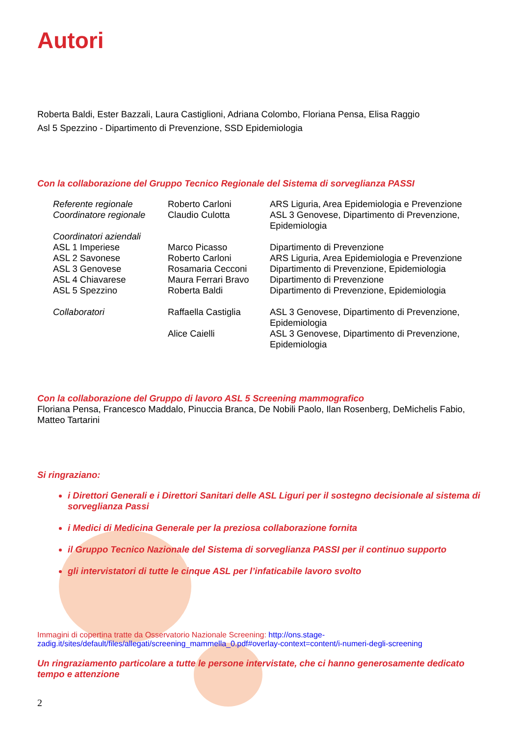Autori
Roberta Baldi, Ester Bazzali, Laura Castiglioni, Adriana Colombo, Floriana Pensa, Elisa Raggio
Asl 5 Spezzino - Dipartimento di Prevenzione, SSD Epidemiologia
Con la collaborazione del Gruppo Tecnico Regionale del Sistema di sorveglianza PASSI
| Referente regionale | Roberto Carloni | ARS Liguria, Area Epidemiologia e Prevenzione |
| Coordinatore regionale | Claudio Culotta | ASL 3 Genovese, Dipartimento di Prevenzione, Epidemiologia |
| Coordinatori aziendali | | |
| ASL 1 Imperiese | Marco Picasso | Dipartimento di Prevenzione |
| ASL 2 Savonese | Roberto Carloni | ARS Liguria, Area Epidemiologia e Prevenzione |
| ASL 3 Genovese | Rosamaria Cecconi | Dipartimento di Prevenzione, Epidemiologia |
| ASL 4 Chiavarese | Maura Ferrari Bravo | Dipartimento di Prevenzione |
| ASL 5 Spezzino | Roberta Baldi | Dipartimento di Prevenzione, Epidemiologia |
| Collaboratori | Raffaella Castiglia | ASL 3 Genovese, Dipartimento di Prevenzione, Epidemiologia |
| | Alice Caielli | ASL 3 Genovese, Dipartimento di Prevenzione, Epidemiologia |
Con la collaborazione del Gruppo di lavoro ASL 5 Screening mammografico
Floriana Pensa, Francesco Maddalo, Pinuccia Branca, De Nobili Paolo, Ilan Rosenberg, DeMichelis Fabio, Matteo Tartarini
Si ringraziano:
i Direttori Generali e i Direttori Sanitari delle ASL Liguri per il sostegno decisionale al sistema di sorveglianza Passi
i Medici di Medicina Generale per la preziosa collaborazione fornita
il Gruppo Tecnico Nazionale del Sistema di sorveglianza PASSI per il continuo supporto
gli intervistatori di tutte le cinque ASL per l’infaticabile lavoro svolto
Immagini di copertina tratte da Osservatorio Nazionale Screening: http://ons.stage-zadig.it/sites/default/files/allegati/screening_mammella_0.pdf#overlay-context=content/i-numeri-degli-screening
Un ringraziamento particolare a tutte le persone intervistate, che ci hanno generosamente dedicato tempo e attenzione
2